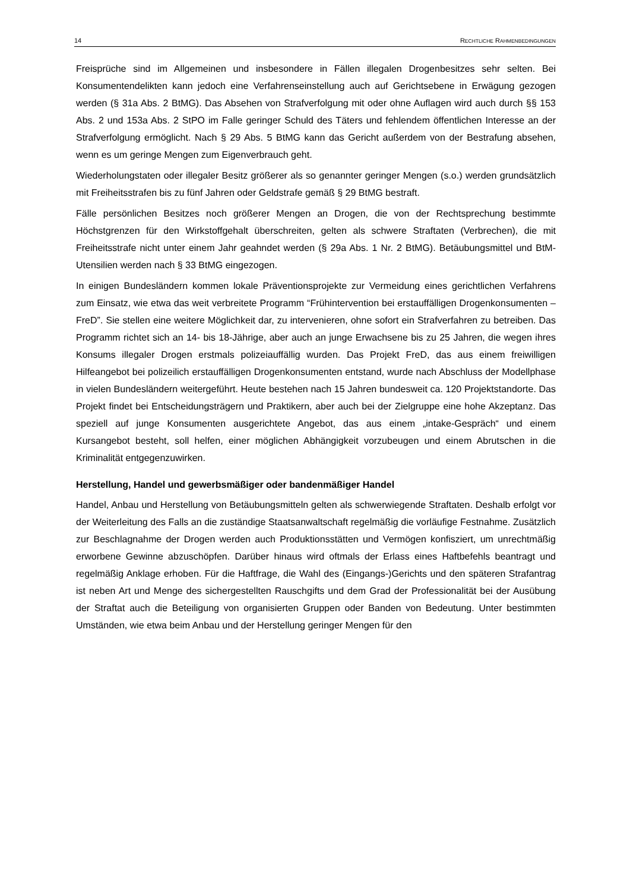14 RECHTLICHE RAHMENBEDINGUNGEN
Freisprüche sind im Allgemeinen und insbesondere in Fällen illegalen Drogenbesitzes sehr selten. Bei Konsumentendelikten kann jedoch eine Verfahrenseinstellung auch auf Gerichtsebene in Erwägung gezogen werden (§ 31a Abs. 2 BtMG). Das Absehen von Strafverfolgung mit oder ohne Auflagen wird auch durch §§ 153 Abs. 2 und 153a Abs. 2 StPO im Falle geringer Schuld des Täters und fehlendem öffentlichen Interesse an der Strafverfolgung ermöglicht. Nach § 29 Abs. 5 BtMG kann das Gericht außerdem von der Bestrafung absehen, wenn es um geringe Mengen zum Eigenverbrauch geht.
Wiederholungstaten oder illegaler Besitz größerer als so genannter geringer Mengen (s.o.) werden grundsätzlich mit Freiheitsstrafen bis zu fünf Jahren oder Geldstrafe gemäß § 29 BtMG bestraft.
Fälle persönlichen Besitzes noch größerer Mengen an Drogen, die von der Rechtsprechung bestimmte Höchstgrenzen für den Wirkstoffgehalt überschreiten, gelten als schwere Straftaten (Verbrechen), die mit Freiheitsstrafe nicht unter einem Jahr geahndet werden (§ 29a Abs. 1 Nr. 2 BtMG). Betäubungsmittel und BtM-Utensilien werden nach § 33 BtMG eingezogen.
In einigen Bundesländern kommen lokale Präventionsprojekte zur Vermeidung eines gerichtlichen Verfahrens zum Einsatz, wie etwa das weit verbreitete Programm “Frühintervention bei erstauffälligen Drogenkonsumenten – FreD”. Sie stellen eine weitere Möglichkeit dar, zu intervenieren, ohne sofort ein Strafverfahren zu betreiben. Das Programm richtet sich an 14- bis 18-Jährige, aber auch an junge Erwachsene bis zu 25 Jahren, die wegen ihres Konsums illegaler Drogen erstmals polizeiauffällig wurden. Das Projekt FreD, das aus einem freiwilligen Hilfeangebot bei polizeilich erstauffälligen Drogenkonsumenten entstand, wurde nach Abschluss der Modellphase in vielen Bundesländern weitergeführt. Heute bestehen nach 15 Jahren bundesweit ca. 120 Projektstandorte. Das Projekt findet bei Entscheidungsträgern und Praktikern, aber auch bei der Zielgruppe eine hohe Akzeptanz. Das speziell auf junge Konsumenten ausgerichtete Angebot, das aus einem „intake-Gespräch“ und einem Kursangebot besteht, soll helfen, einer möglichen Abhängigkeit vorzubeugen und einem Abrutschen in die Kriminalität entgegenzuwirken.
Herstellung, Handel und gewerbsmäßiger oder bandenmäßiger Handel
Handel, Anbau und Herstellung von Betäubungsmitteln gelten als schwerwiegende Straftaten. Deshalb erfolgt vor der Weiterleitung des Falls an die zuständige Staatsanwaltschaft regelmäßig die vorläufige Festnahme. Zusätzlich zur Beschlagnahme der Drogen werden auch Produktionsstätten und Vermögen konfisziert, um unrechtmäßig erworbene Gewinne abzuschöpfen. Darüber hinaus wird oftmals der Erlass eines Haftbefehls beantragt und regelmäßig Anklage erhoben. Für die Haftfrage, die Wahl des (Eingangs-)Gerichts und den späteren Strafantrag ist neben Art und Menge des sichergestellten Rauschgifts und dem Grad der Professionalität bei der Ausübung der Straftat auch die Beteiligung von organisierten Gruppen oder Banden von Bedeutung. Unter bestimmten Umständen, wie etwa beim Anbau und der Herstellung geringer Mengen für den